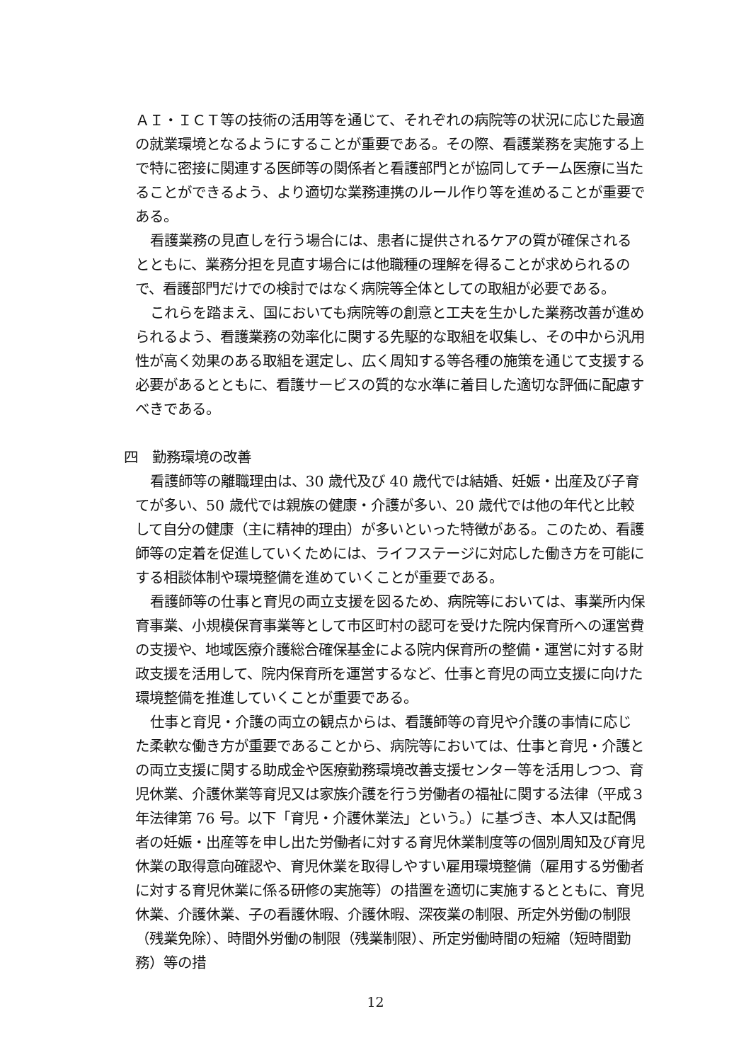ＡＩ・ＩＣＴ等の技術の活用等を通じて、それぞれの病院等の状況に応じた最適の就業環境となるようにすることが重要である。その際、看護業務を実施する上で特に密接に関連する医師等の関係者と看護部門とが協同してチーム医療に当たることができるよう、より適切な業務連携のルール作り等を進めることが重要である。
看護業務の見直しを行う場合には、患者に提供されるケアの質が確保されるとともに、業務分担を見直す場合には他職種の理解を得ることが求められるので、看護部門だけでの検討ではなく病院等全体としての取組が必要である。
これらを踏まえ、国においても病院等の創意と工夫を生かした業務改善が進められるよう、看護業務の効率化に関する先駆的な取組を収集し、その中から汎用性が高く効果のある取組を選定し、広く周知する等各種の施策を通じて支援する必要があるとともに、看護サービスの質的な水準に着目した適切な評価に配慮すべきである。
四　勤務環境の改善
看護師等の離職理由は、30 歳代及び 40 歳代では結婚、妊娠・出産及び子育てが多い、50 歳代では親族の健康・介護が多い、20 歳代では他の年代と比較して自分の健康（主に精神的理由）が多いといった特徴がある。このため、看護師等の定着を促進していくためには、ライフステージに対応した働き方を可能にする相談体制や環境整備を進めていくことが重要である。
看護師等の仕事と育児の両立支援を図るため、病院等においては、事業所内保育事業、小規模保育事業等として市区町村の認可を受けた院内保育所への運営費の支援や、地域医療介護総合確保基金による院内保育所の整備・運営に対する財政支援を活用して、院内保育所を運営するなど、仕事と育児の両立支援に向けた環境整備を推進していくことが重要である。
仕事と育児・介護の両立の観点からは、看護師等の育児や介護の事情に応じた柔軟な働き方が重要であることから、病院等においては、仕事と育児・介護との両立支援に関する助成金や医療勤務環境改善支援センター等を活用しつつ、育児休業、介護休業等育児又は家族介護を行う労働者の福祉に関する法律（平成３年法律第 76 号。以下「育児・介護休業法」という。）に基づき、本人又は配偶者の妊娠・出産等を申し出た労働者に対する育児休業制度等の個別周知及び育児休業の取得意向確認や、育児休業を取得しやすい雇用環境整備（雇用する労働者に対する育児休業に係る研修の実施等）の措置を適切に実施するとともに、育児休業、介護休業、子の看護休暇、介護休暇、深夜業の制限、所定外労働の制限（残業免除）、時間外労働の制限（残業制限）、所定労働時間の短縮（短時間勤務）等の措
12